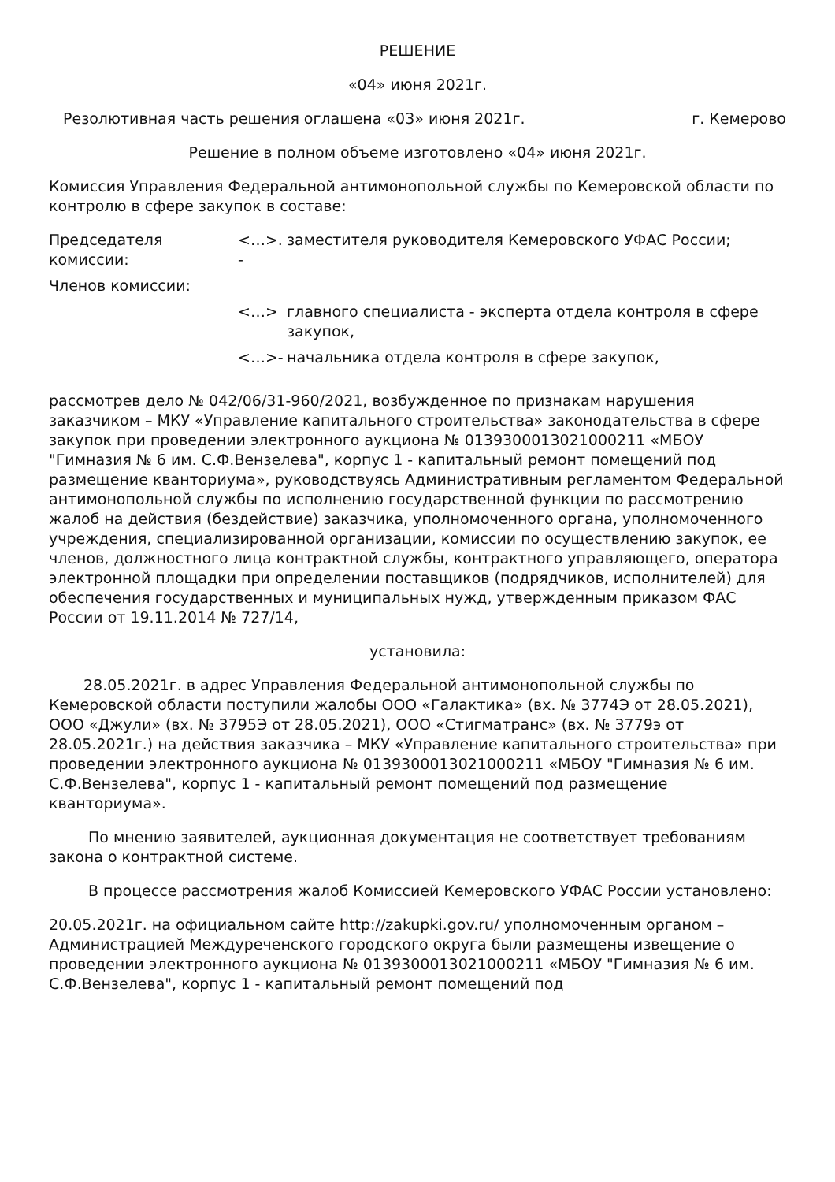РЕШЕНИЕ
«04» июня 2021г.
Резолютивная часть решения оглашена «03» июня 2021г. г. Кемерово
Решение в полном объеме изготовлено «04» июня 2021г.
Комиссия Управления Федеральной антимонопольной службы по Кемеровской области по контролю в сфере закупок в составе:
Председателя комиссии:
<…>. -
заместителя руководителя Кемеровского УФАС России;
Членов комиссии:
<…> главного специалиста - эксперта отдела контроля в сфере закупок,
<…>- начальника отдела контроля в сфере закупок,
рассмотрев дело № 042/06/31-960/2021, возбужденное по признакам нарушения заказчиком – МКУ «Управление капитального строительства» законодательства в сфере закупок при проведении электронного аукциона № 0139300013021000211 «МБОУ "Гимназия № 6 им. С.Ф.Вензелева", корпус 1 - капитальный ремонт помещений под размещение кванториума», руководствуясь Административным регламентом Федеральной антимонопольной службы по исполнению государственной функции по рассмотрению жалоб на действия (бездействие) заказчика, уполномоченного органа, уполномоченного учреждения, специализированной организации, комиссии по осуществлению закупок, ее членов, должностного лица контрактной службы, контрактного управляющего, оператора электронной площадки при определении поставщиков (подрядчиков, исполнителей) для обеспечения государственных и муниципальных нужд, утвержденным приказом ФАС России от 19.11.2014 № 727/14,
установила:
28.05.2021г. в адрес Управления Федеральной антимонопольной службы по Кемеровской области поступили жалобы ООО «Галактика» (вх. № 3774Э от 28.05.2021), ООО «Джули» (вх. № 3795Э от 28.05.2021), ООО «Стигматранс» (вх. № 3779э от 28.05.2021г.) на действия заказчика – МКУ «Управление капитального строительства» при проведении электронного аукциона № 0139300013021000211 «МБОУ "Гимназия № 6 им. С.Ф.Вензелева", корпус 1 - капитальный ремонт помещений под размещение кванториума».
По мнению заявителей, аукционная документация не соответствует требованиям закона о контрактной системе.
В процессе рассмотрения жалоб Комиссией Кемеровского УФАС России установлено:
20.05.2021г. на официальном сайте http://zakupki.gov.ru/ уполномоченным органом – Администрацией Междуреченского городского округа были размещены извещение о проведении электронного аукциона № 0139300013021000211 «МБОУ "Гимназия № 6 им. С.Ф.Вензелева", корпус 1 - капитальный ремонт помещений под